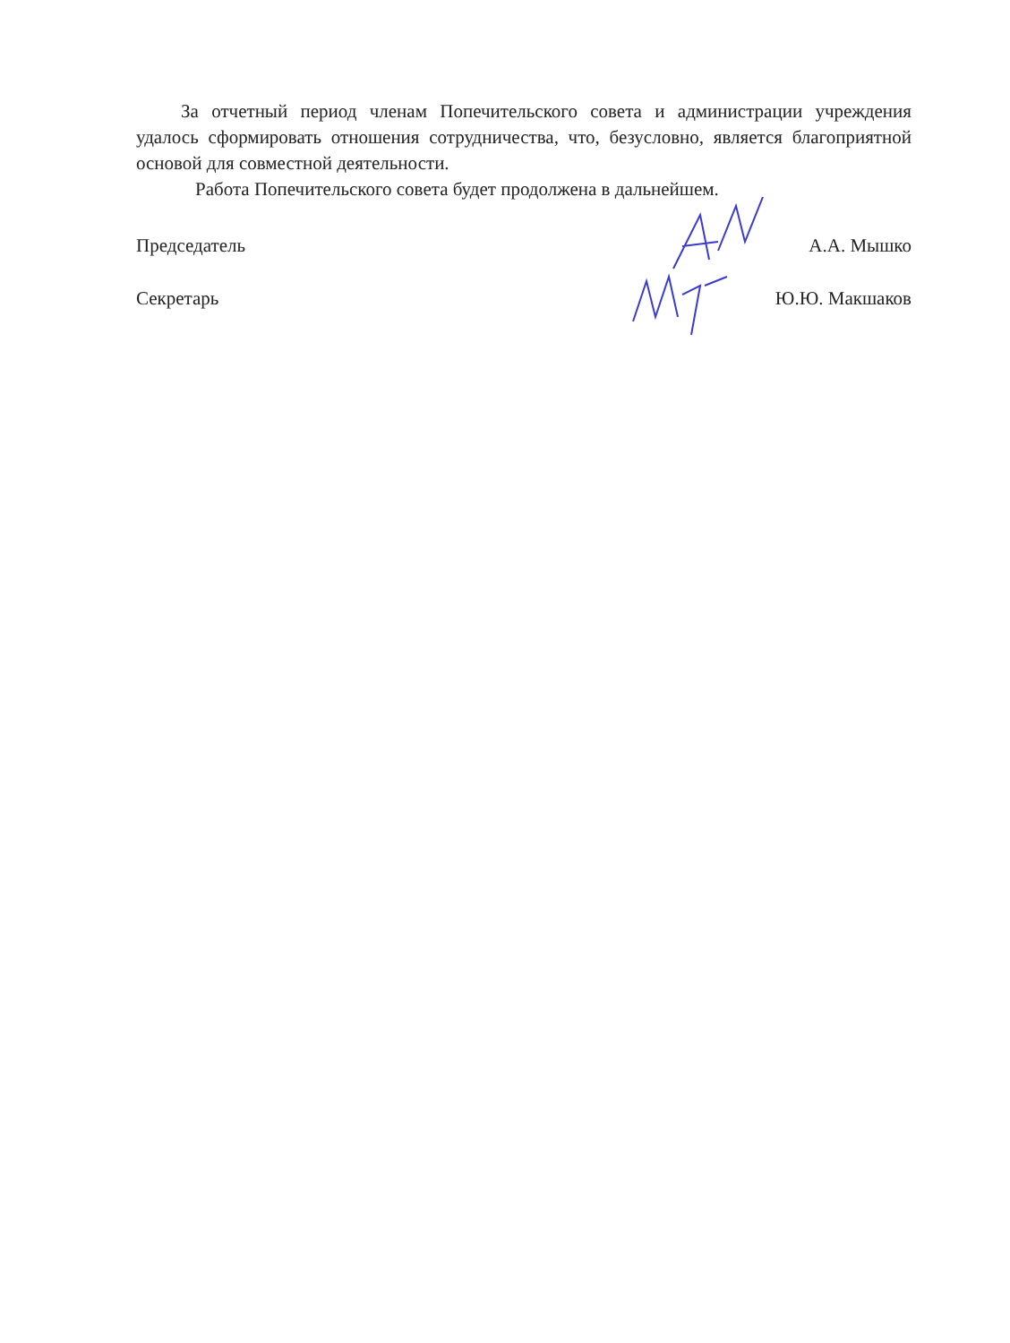За отчетный период членам Попечительского совета и администрации учреждения удалось сформировать отношения сотрудничества, что, безусловно, является благоприятной основой для совместной деятельности.
Работа Попечительского совета будет продолжена в дальнейшем.
Председатель А.А. Мышко
Секретарь Ю.Ю. Макшаков